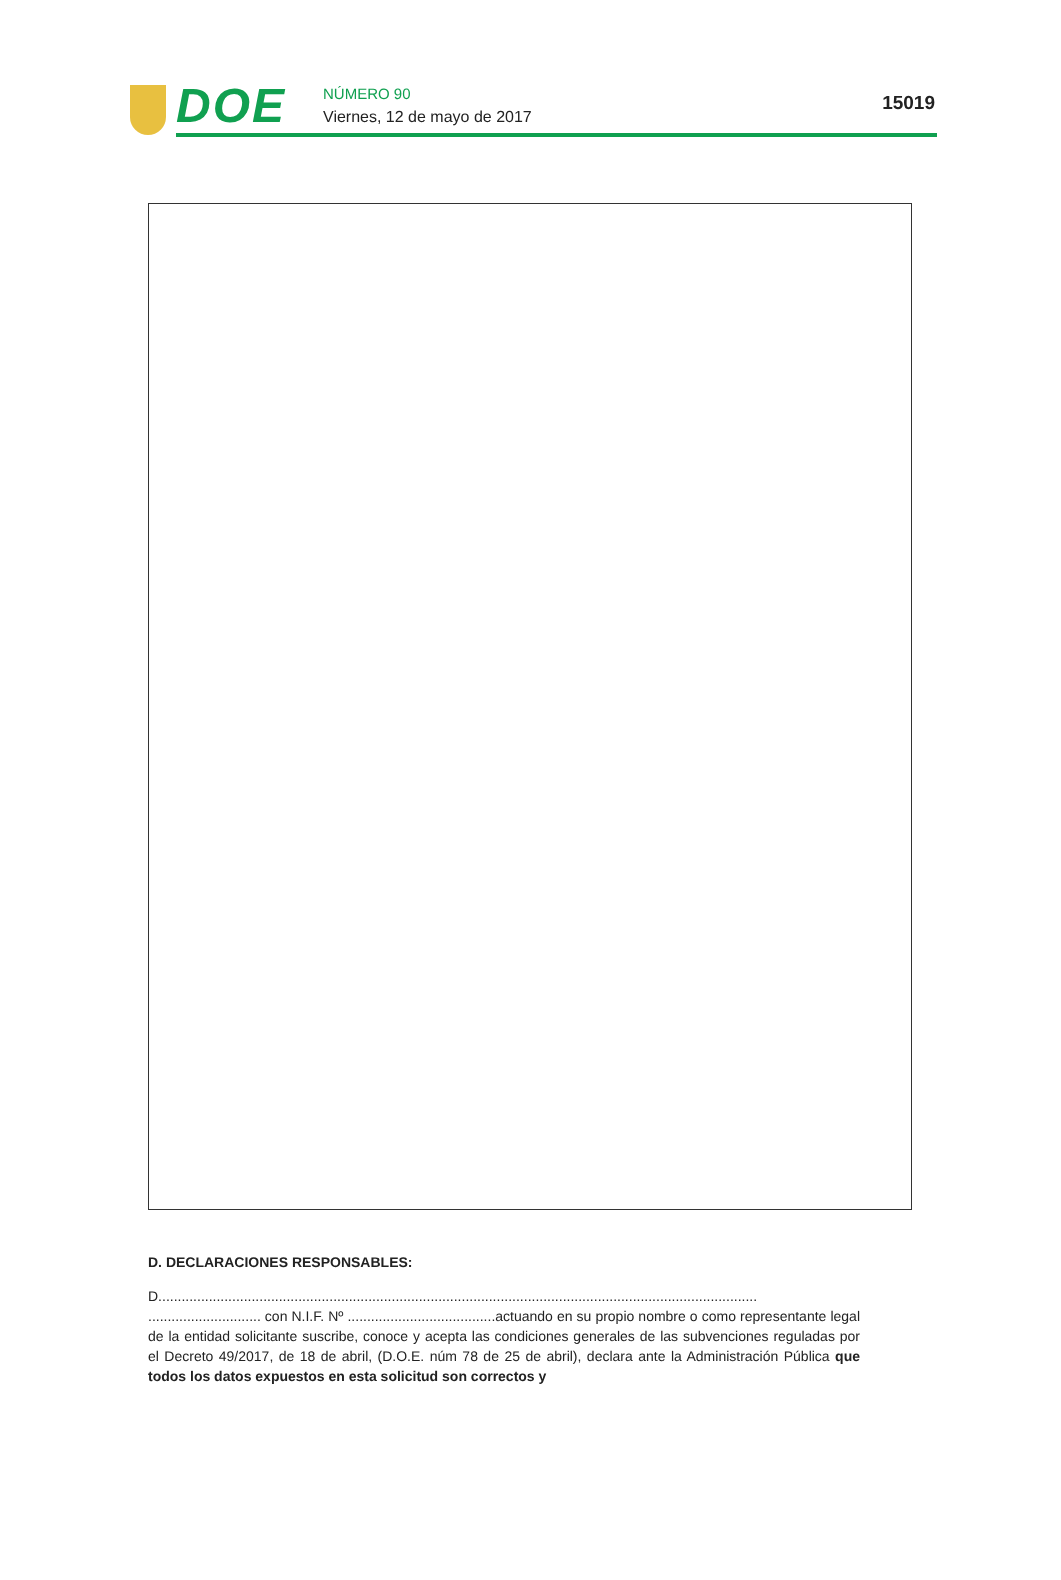DOE NÚMERO 90
Viernes, 12 de mayo de 2017
15019
D. DECLARACIONES RESPONSABLES:
D..........................................................................................................................................................
............................. con N.I.F. Nº ......................................actuando en su propio nombre o como representante legal de la entidad solicitante suscribe, conoce y acepta las condiciones generales de las subvenciones reguladas por el Decreto 49/2017, de 18 de abril, (D.O.E. núm 78 de 25 de abril), declara ante la Administración Pública que todos los datos expuestos en esta solicitud son correctos y